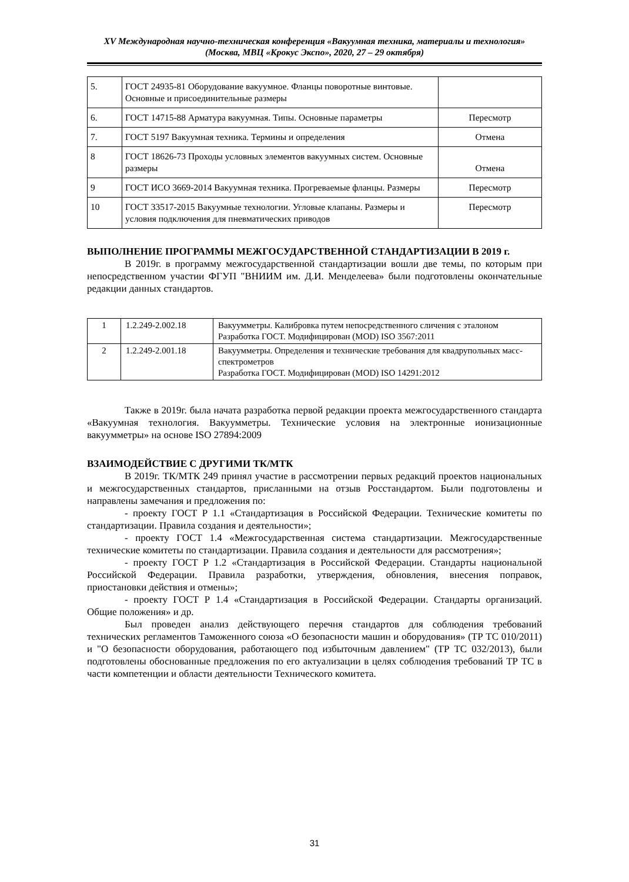XV Международная научно-техническая конференция «Вакуумная техника, материалы и технология»
(Москва, МВЦ «Крокус Экспо», 2020, 27 – 29 октября)
| 5. | ГОСТ 24935-81 Оборудование вакуумное. Фланцы поворотные винтовые. Основные и присоединительные размеры | |
| 6. | ГОСТ 14715-88 Арматура вакуумная. Типы. Основные параметры | Пересмотр |
| 7. | ГОСТ 5197 Вакуумная техника. Термины и определения | Отмена |
| 8 | ГОСТ 18626-73 Проходы условных элементов вакуумных систем. Основные размеры | Отмена |
| 9 | ГОСТ ИСО 3669-2014 Вакуумная техника. Прогреваемые фланцы. Размеры | Пересмотр |
| 10 | ГОСТ 33517-2015 Вакуумные технологии. Угловые клапаны. Размеры и условия подключения для пневматических приводов | Пересмотр |
ВЫПОЛНЕНИЕ ПРОГРАММЫ МЕЖГОСУДАРСТВЕННОЙ СТАНДАРТИЗАЦИИ В 2019 г.
В 2019г. в программу межгосударственной стандартизации вошли две темы, по которым при непосредственном участии ФГУП "ВНИИМ им. Д.И. Менделеева» были подготовлены окончательные редакции данных стандартов.
| 1 | 1.2.249-2.002.18 | Вакуумметры. Калибровка путем непосредственного сличения с эталоном Разработка ГОСТ. Модифицирован (MOD) ISO 3567:2011 |
| 2 | 1.2.249-2.001.18 | Вакуумметры. Определения и технические требования для квадрупольных масс-спектрометров Разработка ГОСТ. Модифицирован (MOD) ISO 14291:2012 |
Также в 2019г. была начата разработка первой редакции проекта межгосударственного стандарта «Вакуумная технология. Вакуумметры. Технические условия на электронные ионизационные вакуумметры» на основе ISO 27894:2009
ВЗАИМОДЕЙСТВИЕ С ДРУГИМИ ТК/МТК
В 2019г. ТК/МТК 249 принял участие в рассмотрении первых редакций проектов национальных и межгосударственных стандартов, присланными на отзыв Росстандартом. Были подготовлены и направлены замечания и предложения по:
- проекту ГОСТ Р 1.1 «Стандартизация в Российской Федерации. Технические комитеты по стандартизации. Правила создания и деятельности»;
- проекту ГОСТ 1.4 «Межгосударственная система стандартизации. Межгосударственные технические комитеты по стандартизации. Правила создания и деятельности для рассмотрения»;
- проекту ГОСТ Р 1.2 «Стандартизация в Российской Федерации. Стандарты национальной Российской Федерации. Правила разработки, утверждения, обновления, внесения поправок, приостановки действия и отмены»;
- проекту ГОСТ Р 1.4 «Стандартизация в Российской Федерации. Стандарты организаций. Общие положения» и др.
Был проведен анализ действующего перечня стандартов для соблюдения требований технических регламентов Таможенного союза «О безопасности машин и оборудования» (ТР ТС 010/2011) и "О безопасности оборудования, работающего под избыточным давлением" (ТР ТС 032/2013), были подготовлены обоснованные предложения по его актуализации в целях соблюдения требований ТР ТС в части компетенции и области деятельности Технического комитета.
31